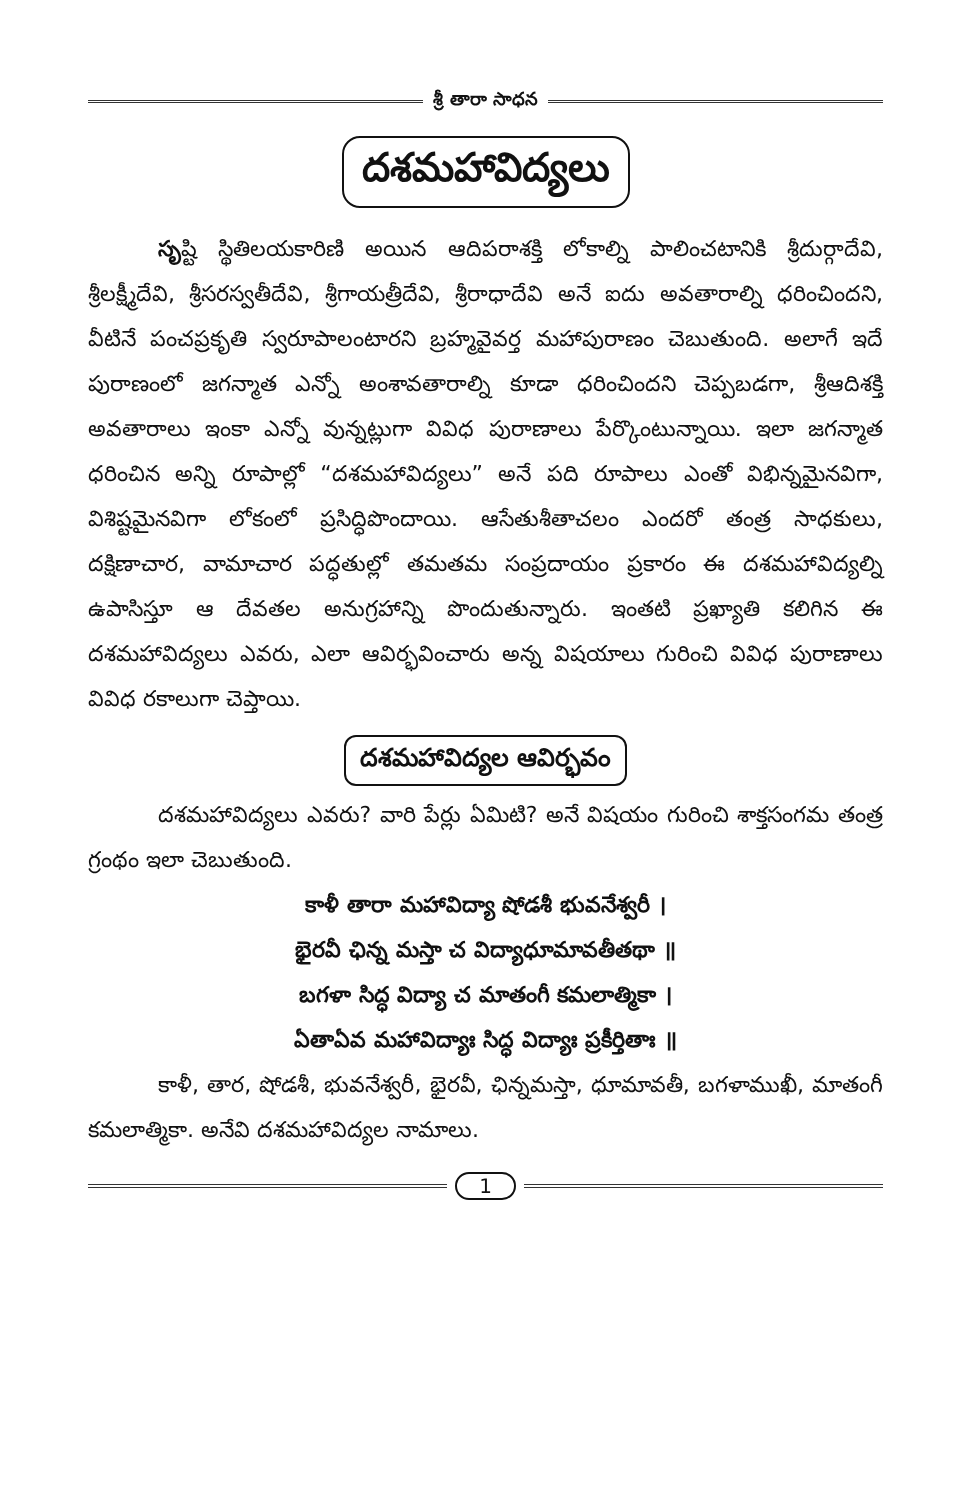శ్రీ తారా సాధన
దశమహావిద్యలు
సృష్టి స్థితిలయకారిణి అయిన ఆదిపరాశక్తి లోకాల్ని పాలించటానికి శ్రీదుర్గాదేవి, శ్రీలక్ష్మీదేవి, శ్రీసరస్వతీదేవి, శ్రీగాయత్రీదేవి, శ్రీరాధాదేవి అనే ఐదు అవతారాల్ని ధరించిందని, వీటినే పంచప్రకృతి స్వరూపాలంటారని బ్రహ్మవైవర్త మహాపురాణం చెబుతుంది. అలాగే ఇదే పురాణంలో జగన్మాత ఎన్నో అంశావతారాల్ని కూడా ధరించిందని చెప్పబడగా, శ్రీఆదిశక్తి అవతారాలు ఇంకా ఎన్నో వున్నట్లుగా వివిధ పురాణాలు పేర్కొంటున్నాయి. ఇలా జగన్మాత ధరించిన అన్ని రూపాల్లో “దశమహావిద్యలు” అనే పది రూపాలు ఎంతో విభిన్నమైనవిగా, విశిష్టమైనవిగా లోకంలో ప్రసిద్ధిపొందాయి. ఆసేతుశీతాచలం ఎందరో తంత్ర సాధకులు, దక్షిణాచార, వామాచార పద్ధతుల్లో తమతమ సంప్రదాయం ప్రకారం ఈ దశమహావిద్యల్ని ఉపాసిస్తూ ఆ దేవతల అనుగ్రహాన్ని పొందుతున్నారు. ఇంతటి ప్రఖ్యాతి కలిగిన ఈ దశమహావిద్యలు ఎవరు, ఎలా ఆవిర్భవించారు అన్న విషయాలు గురించి వివిధ పురాణాలు వివిధ రకాలుగా చెప్తాయి.
దశమహావిద్యల ఆవిర్భవం
దశమహావిద్యలు ఎవరు? వారి పేర్లు ఏమిటి? అనే విషయం గురించి శాక్తసంగమ తంత్ర గ్రంథం ఇలా చెబుతుంది.
కాళీ తారా మహావిద్యా షోడశీ భువనేశ్వరీ ।
భైరవీ ఛిన్న మస్తా చ విద్యాధూమావతీతథా ॥
బగళా సిద్ధ విద్యా చ మాతంగీ కమలాత్మికా ।
ఏతాఏవ మహావిద్యాః సిద్ధ విద్యాః ప్రకీర్తితాః ॥
కాళీ, తార, షోడశీ, భువనేశ్వరీ, భైరవీ, ఛిన్నమస్తా, ధూమావతీ, బగళాముఖీ, మాతంగీ కమలాత్మికా. అనేవి దశమహావిద్యల నామాలు.
1